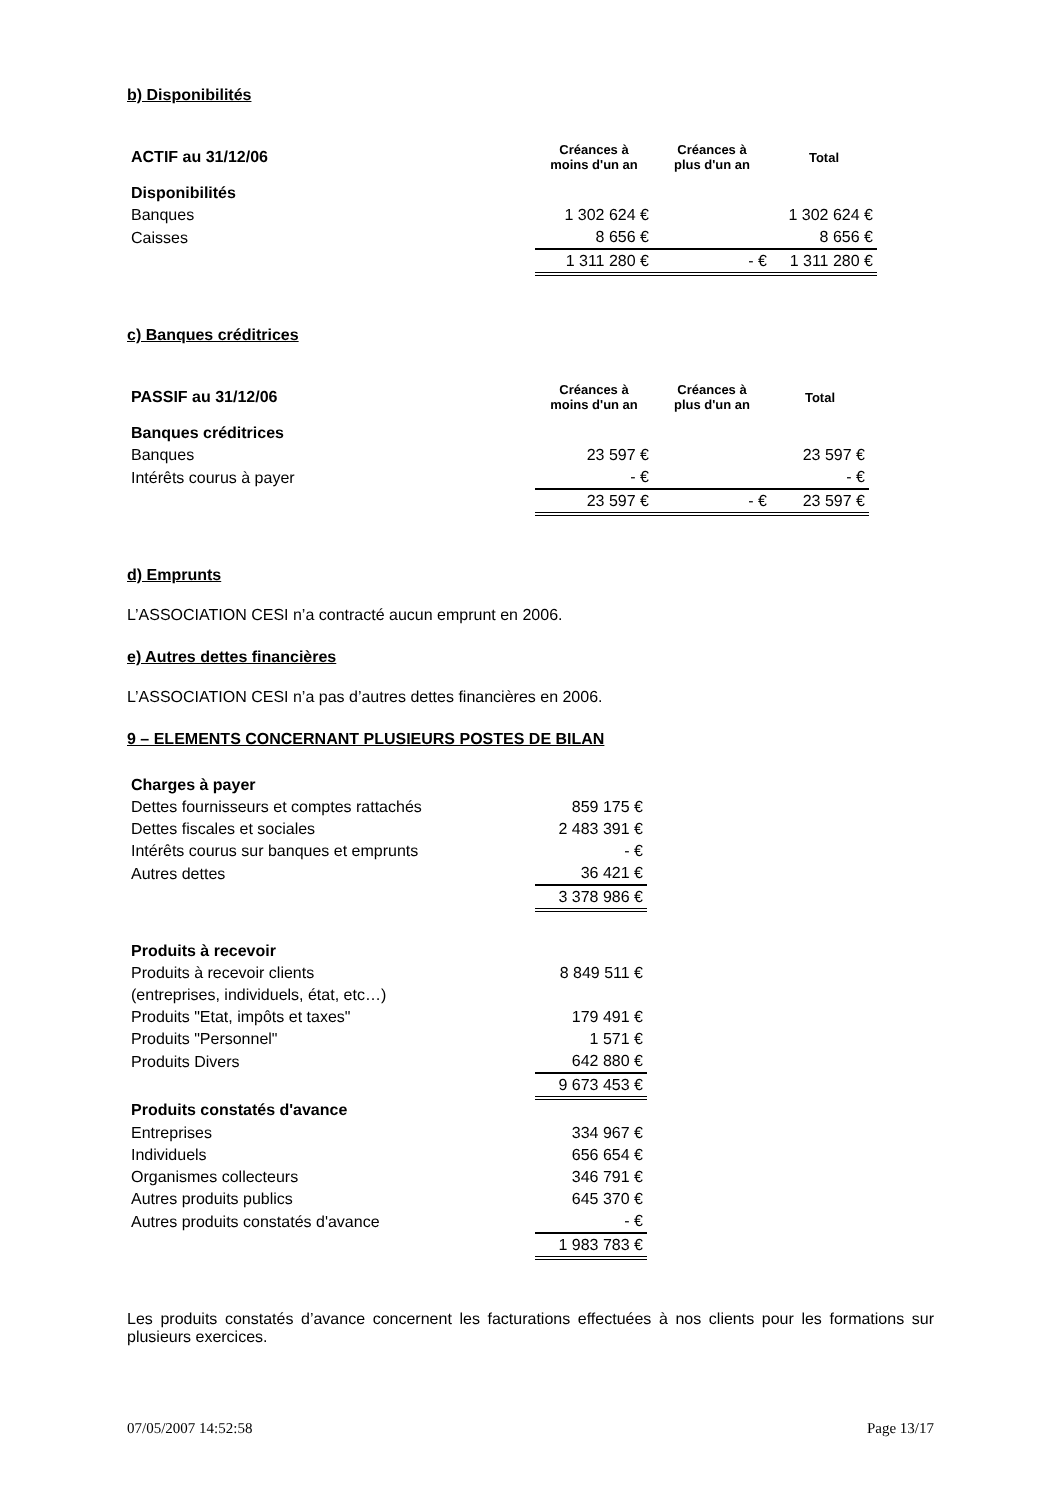b) Disponibilités
| ACTIF au 31/12/06 | Créances à moins d'un an | Créances à plus d'un an | Total |
| --- | --- | --- | --- |
| Disponibilités | | | |
| Banques | 1 302 624 € | | 1 302 624 € |
| Caisses | 8 656 € | | 8 656 € |
| | 1 311 280 € | - € | 1 311 280 € |
c) Banques créditrices
| PASSIF au 31/12/06 | Créances à moins d'un an | Créances à plus d'un an | Total |
| --- | --- | --- | --- |
| Banques créditrices | | | |
| Banques | 23 597 € | | 23 597 € |
| Intérêts courus à payer | - € | | - € |
| | 23 597 € | - € | 23 597 € |
d) Emprunts
L’ASSOCIATION CESI n’a contracté aucun emprunt en 2006.
e) Autres dettes financières
L’ASSOCIATION CESI n’a pas d’autres dettes financières en 2006.
9 – ELEMENTS CONCERNANT PLUSIEURS POSTES DE BILAN
| Charges à payer | |
| Dettes fournisseurs et comptes rattachés | 859 175 € |
| Dettes fiscales et sociales | 2 483 391 € |
| Intérêts courus sur banques et emprunts | - € |
| Autres dettes | 36 421 € |
| | 3 378 986 € |
| Produits à recevoir | |
| Produits à recevoir clients | 8 849 511 € |
| (entreprises, individuels, état, etc…) | |
| Produits "Etat, impôts et taxes" | 179 491 € |
| Produits "Personnel" | 1 571 € |
| Produits Divers | 642 880 € |
| | 9 673 453 € |
| Produits constatés d'avance | |
| Entreprises | 334 967 € |
| Individuels | 656 654 € |
| Organismes collecteurs | 346 791 € |
| Autres produits publics | 645 370 € |
| Autres produits constatés d'avance | - € |
| | 1 983 783 € |
Les produits constatés d’avance concernent les facturations effectuées à nos clients pour les formations sur plusieurs exercices.
07/05/2007 14:52:58 Page 13/17